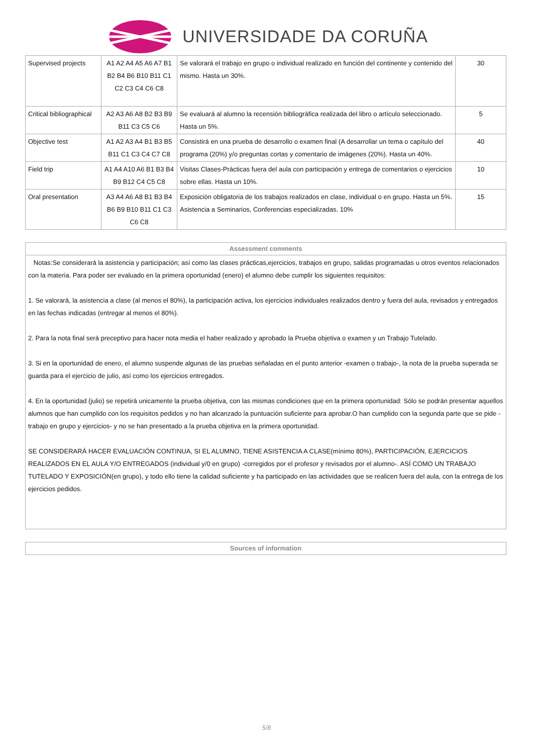UNIVERSIDADE DA CORUÑA
| Supervised projects | A1 A2 A4 A5 A6 A7 B1 B2 B4 B6 B10 B11 C1 C2 C3 C4 C6 C8 | Se valorará el trabajo en grupo o individual realizado en función del continente y contenido del mismo. Hasta un 30%. | 30 |
| Critical bibliographical | A2 A3 A6 A8 B2 B3 B9 B11 C3 C5 C6 | Se evaluará al alumno la recensión bibliográfica realizada del libro o artículo seleccionado. Hasta un 5%. | 5 |
| Objective test | A1 A2 A3 A4 B1 B3 B5 B11 C1 C3 C4 C7 C8 | Consistirá en una prueba de desarrollo o examen final (A desarrollar un tema o capítulo del programa (20%) y/o preguntas cortas y comentario de imágenes (20%). Hasta un 40%. | 40 |
| Field trip | A1 A4 A10 A6 B1 B3 B4 B9 B12 C4 C5 C8 | Visitas Clases-Prácticas fuera del aula con participación y entrega de comentarios o ejercicios sobre ellas. Hasta un 10%. | 10 |
| Oral presentation | A3 A4 A6 A8 B1 B3 B4 B6 B9 B10 B11 C1 C3 C6 C8 | Exposición obligatoria de los trabajos realizados en clase, individual o en grupo. Hasta un 5%. Asistencia a Seminarios, Conferencias especializadas. 10% | 15 |
Assessment comments
Notas:Se considerará la asistencia y participación; así como las clases prácticas,ejercicios, trabajos en grupo, salidas programadas u otros eventos relacionados con la materia. Para poder ser evaluado en la primera oportunidad (enero) el alumno debe cumplir los siguientes requisitos:
1. Se valorará, la asistencia a clase (al menos el 80%), la participación activa, los ejercicios individuales realizados dentro y fuera del aula, revisados y entregados en las fechas indicadas (entregar al menos el 80%).
2. Para la nota final será preceptivo para hacer nota media el haber realizado y aprobado la Prueba objetiva o examen y un Trabajo Tutelado.
3. Si en la oportunidad de enero, el alumno suspende algunas de las pruebas señaladas en el punto anterior -examen o trabajo-, la nota de la prueba superada se guarda para el ejercicio de julio, así como los ejercicios entregados.
4. En la oportunidad (julio) se repetirá unicamente la prueba objetiva, con las mismas condiciones que en la primera oportunidad: Sólo se podrán presentar aquellos alumnos que han cumplido con los requisitos pedidos y no han alcanzado la puntuación suficiente para aprobar.O han cumplido con la segunda parte que se pide -trabajo en grupo y ejercicios- y no se han presentado a la prueba objetiva en la primera oportunidad.
SE CONSIDERARÁ HACER EVALUACIÓN CONTINUA, SI EL ALUMNO, TIENE ASISTENCIA A CLASE(mínimo 80%), PARTICIPACIÓN, EJERCICIOS REALIZADOS EN EL AULA Y/O ENTREGADOS (individual y/0 en grupo) -corregidos por el profesor y revisados por el alumno-. ASÍ COMO UN TRABAJO TUTELADO Y EXPOSICIÓN(en grupo), y todo ello tiene la calidad suficiente y ha participado en las actividades que se realicen fuera del aula, con la entrega de los ejercicios pedidos.
Sources of information
5/8